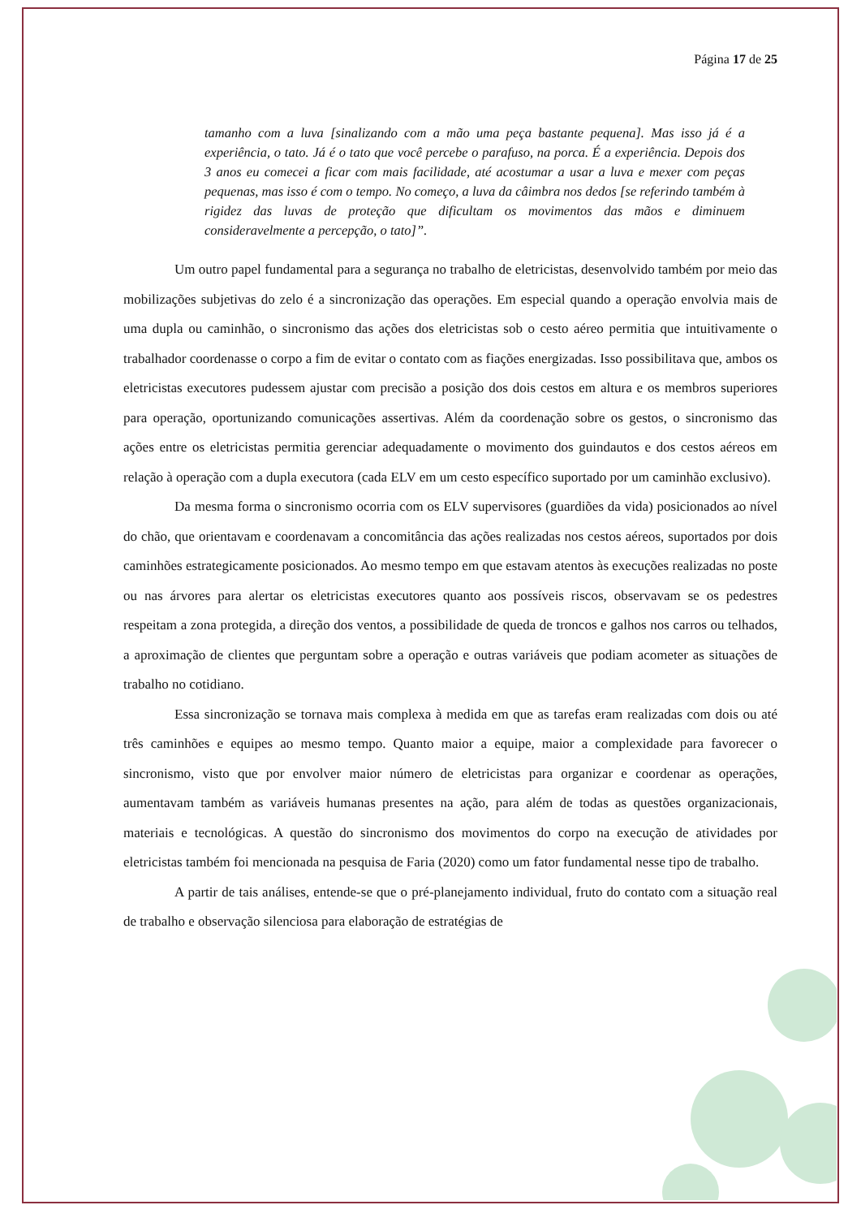Página 17 de 25
tamanho com a luva [sinalizando com a mão uma peça bastante pequena]. Mas isso já é a experiência, o tato. Já é o tato que você percebe o parafuso, na porca. É a experiência. Depois dos 3 anos eu comecei a ficar com mais facilidade, até acostumar a usar a luva e mexer com peças pequenas, mas isso é com o tempo. No começo, a luva da câimbra nos dedos [se referindo também à rigidez das luvas de proteção que dificultam os movimentos das mãos e diminuem consideravelmente a percepção, o tato]”.
Um outro papel fundamental para a segurança no trabalho de eletricistas, desenvolvido também por meio das mobilizações subjetivas do zelo é a sincronização das operações. Em especial quando a operação envolvia mais de uma dupla ou caminhão, o sincronismo das ações dos eletricistas sob o cesto aéreo permitia que intuitivamente o trabalhador coordenasse o corpo a fim de evitar o contato com as fiações energizadas. Isso possibilitava que, ambos os eletricistas executores pudessem ajustar com precisão a posição dos dois cestos em altura e os membros superiores para operação, oportunizando comunicações assertivas. Além da coordenação sobre os gestos, o sincronismo das ações entre os eletricistas permitia gerenciar adequadamente o movimento dos guindautos e dos cestos aéreos em relação à operação com a dupla executora (cada ELV em um cesto específico suportado por um caminhão exclusivo).
Da mesma forma o sincronismo ocorria com os ELV supervisores (guardiões da vida) posicionados ao nível do chão, que orientavam e coordenavam a concomitância das ações realizadas nos cestos aéreos, suportados por dois caminhões estrategicamente posicionados. Ao mesmo tempo em que estavam atentos às execuções realizadas no poste ou nas árvores para alertar os eletricistas executores quanto aos possíveis riscos, observavam se os pedestres respeitam a zona protegida, a direção dos ventos, a possibilidade de queda de troncos e galhos nos carros ou telhados, a aproximação de clientes que perguntam sobre a operação e outras variáveis que podiam acometer as situações de trabalho no cotidiano.
Essa sincronização se tornava mais complexa à medida em que as tarefas eram realizadas com dois ou até três caminhões e equipes ao mesmo tempo. Quanto maior a equipe, maior a complexidade para favorecer o sincronismo, visto que por envolver maior número de eletricistas para organizar e coordenar as operações, aumentavam também as variáveis humanas presentes na ação, para além de todas as questões organizacionais, materiais e tecnológicas. A questão do sincronismo dos movimentos do corpo na execução de atividades por eletricistas também foi mencionada na pesquisa de Faria (2020) como um fator fundamental nesse tipo de trabalho.
A partir de tais análises, entende-se que o pré-planejamento individual, fruto do contato com a situação real de trabalho e observação silenciosa para elaboração de estratégias de